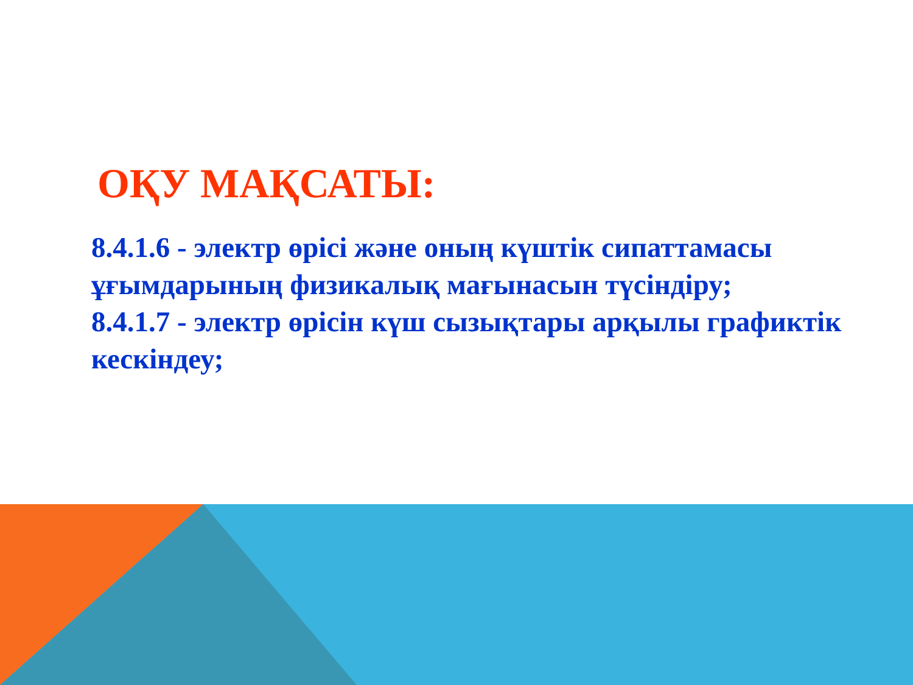ОҚУ МАҚСАТЫ:
8.4.1.6 - электр өрісі және оның күштік сипаттамасы ұғымдарының физикалық мағынасын түсіндіру;
8.4.1.7 - электр өрісін күш сызықтары арқылы графиктік кескіндеу;